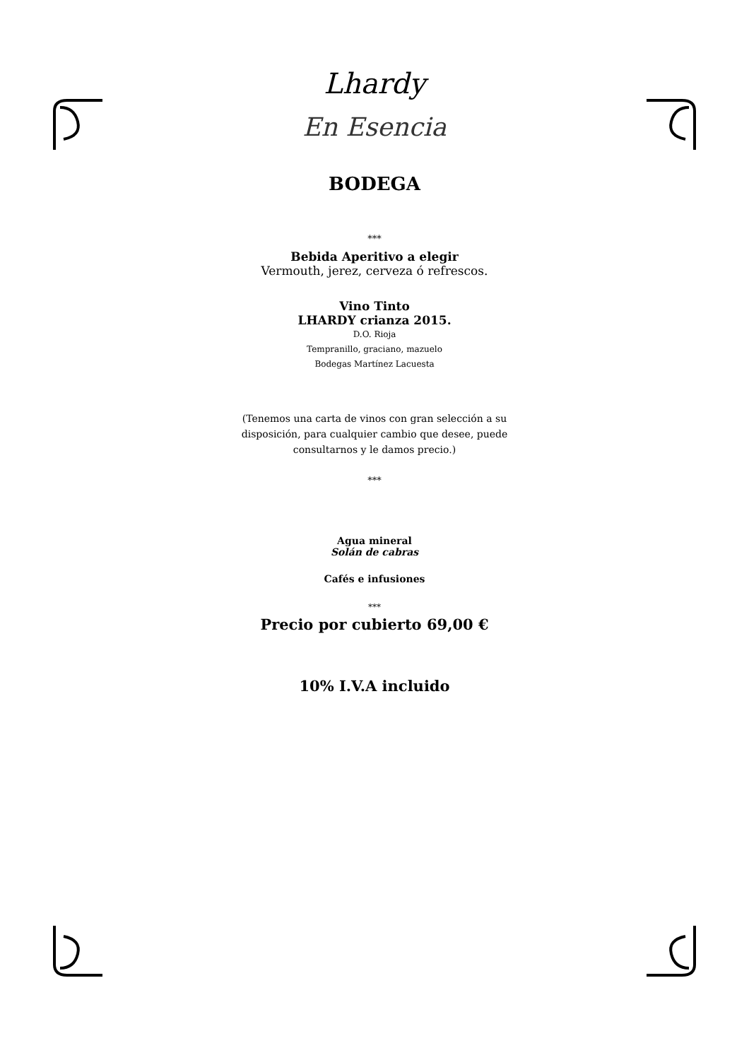Lhardy
En Esencia
BODEGA
***
Bebida Aperitivo a elegir
Vermouth, jerez, cerveza ó refrescos.
Vino Tinto
LHARDY crianza 2015.
D.O. Rioja
Tempranillo, graciano, mazuelo
Bodegas Martínez Lacuesta
(Tenemos una carta de vinos con gran selección a su disposición, para cualquier cambio que desee, puede consultarnos y le damos precio.)
***
Agua mineral
Solán de cabras
Cafés e infusiones
***
Precio por cubierto 69,00 €
10% I.V.A incluido